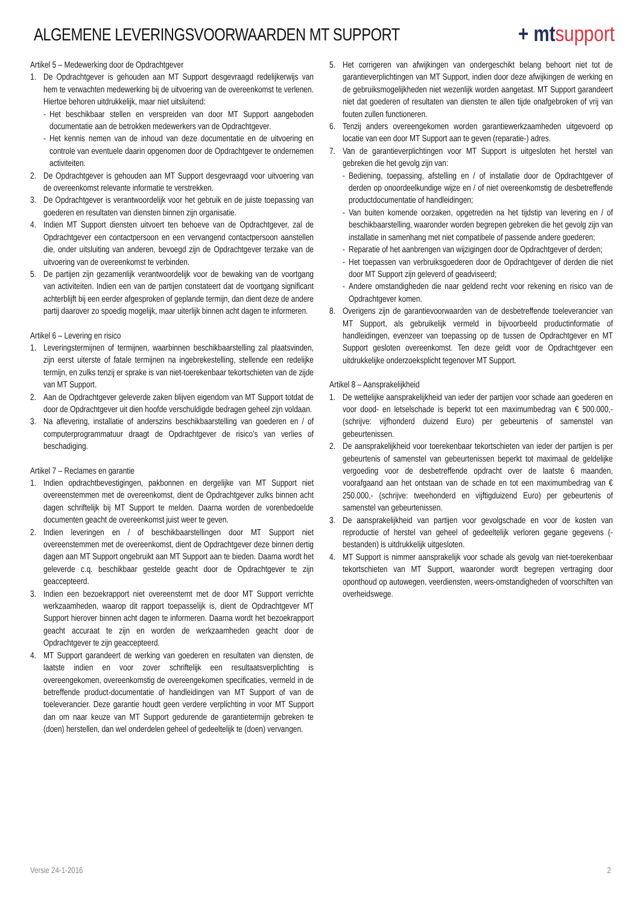ALGEMENE LEVERINGSVOORWAARDEN MT SUPPORT
+ mtsupport
Artikel 5 – Medewerking door de Opdrachtgever
1. De Opdrachtgever is gehouden aan MT Support desgevraagd redelijkerwijs van hem te verwachten medewerking bij de uitvoering van de overeenkomst te verlenen. Hiertoe behoren uitdrukkelijk, maar niet uitsluitend:
- Het beschikbaar stellen en verspreiden van door MT Support aangeboden documentatie aan de betrokken medewerkers van de Opdrachtgever.
- Het kennis nemen van de inhoud van deze documentatie en de uitvoering en controle van eventuele daarin opgenomen door de Opdrachtgever te ondernemen activiteiten.
2. De Opdrachtgever is gehouden aan MT Support desgevraagd voor uitvoering van de overeenkomst relevante informatie te verstrekken.
3. De Opdrachtgever is verantwoordelijk voor het gebruik en de juiste toepassing van goederen en resultaten van diensten binnen zijn organisatie.
4. Indien MT Support diensten uitvoert ten behoeve van de Opdrachtgever, zal de Opdrachtgever een contactpersoon en een vervangend contactpersoon aanstellen die, onder uitsluiting van anderen, bevoegd zijn de Opdrachtgever terzake van de uitvoering van de overeenkomst te verbinden.
5. De partijen zijn gezamenlijk verantwoordelijk voor de bewaking van de voortgang van activiteiten. Indien een van de partijen constateert dat de voortgang significant achterblijft bij een eerder afgesproken of geplande termijn, dan dient deze de andere partij daarover zo spoedig mogelijk, maar uiterlijk binnen acht dagen te informeren.
Artikel 6 – Levering en risico
1. Leveringstermijnen of termijnen, waarbinnen beschikbaarstelling zal plaatsvinden, zijn eerst uiterste of fatale termijnen na ingebrekestelling, stellende een redelijke termijn, en zulks tenzij er sprake is van niet-toerekenbaar tekortschieten van de zijde van MT Support.
2. Aan de Opdrachtgever geleverde zaken blijven eigendom van MT Support totdat de door de Opdrachtgever uit dien hoofde verschuldigde bedragen geheel zijn voldaan.
3. Na aflevering, installatie of anderszins beschikbaarstelling van goederen en / of computerprogrammatuur draagt de Opdrachtgever de risico’s van verlies of beschadiging.
Artikel 7 – Reclames en garantie
1. Indien opdrachtbevestigingen, pakbonnen en dergelijke van MT Support niet overeenstemmen met de overeenkomst, dient de Opdrachtgever zulks binnen acht dagen schriftelijk bij MT Support te melden. Daarna worden de vorenbedoelde documenten geacht de overeenkomst juist weer te geven.
2. Indien leveringen en / of beschikbaarstellingen door MT Support niet overeenstemmen met de overeenkomst, dient de Opdrachtgever deze binnen dertig dagen aan MT Support ongebruikt aan MT Support aan te bieden. Daarna wordt het geleverde c.q. beschikbaar gestelde geacht door de Opdrachtgever te zijn geaccepteerd.
3. Indien een bezoekrapport niet overeenstemt met de door MT Support verrichte werkzaamheden, waarop dit rapport toepasselijk is, dient de Opdrachtgever MT Support hierover binnen acht dagen te informeren. Daarna wordt het bezoekrapport geacht accuraat te zijn en worden de werkzaamheden geacht door de Opdrachtgever te zijn geaccepteerd.
4. MT Support garandeert de werking van goederen en resultaten van diensten, de laatste indien en voor zover schriftelijk een resultaatsverplichting is overeengekomen, overeenkomstig de overeengekomen specificaties, vermeld in de betreffende product-documentatie of handleidingen van MT Support of van de toeleverancier. Deze garantie houdt geen verdere verplichting in voor MT Support dan om naar keuze van MT Support gedurende de garantietermijn gebreken te (doen) herstellen, dan wel onderdelen geheel of gedeeltelijk te (doen) vervangen.
5. Het corrigeren van afwijkingen van ondergeschikt belang behoort niet tot de garantieverplichtingen van MT Support, indien door deze afwijkingen de werking en de gebruiksmogelijkheden niet wezenlijk worden aangetast. MT Support garandeert niet dat goederen of resultaten van diensten te allen tijde onafgebroken of vrij van fouten zullen functioneren.
6. Tenzij anders overeengekomen worden garantiewerkzaamheden uitgevoerd op locatie van een door MT Support aan te geven (reparatie-) adres.
7. Van de garantieverplichtingen voor MT Support is uitgesloten het herstel van gebreken die het gevolg zijn van:
- Bediening, toepassing, afstelling en / of installatie door de Opdrachtgever of derden op onoordeelkundige wijze en / of niet overeenkomstig de desbetreffende productdocumentatie of handleidingen;
- Van buiten komende oorzaken, opgetreden na het tijdstip van levering en / of beschikbaarstelling, waaronder worden begrepen gebreken die het gevolg zijn van installatie in samenhang met niet compatibele of passende andere goederen;
- Reparatie of het aanbrengen van wijzigingen door de Opdrachtgever of derden;
- Het toepassen van verbruiksgoederen door de Opdrachtgever of derden die niet door MT Support zijn geleverd of geadviseerd;
- Andere omstandigheden die naar geldend recht voor rekening en risico van de Opdrachtgever komen.
8. Overigens zijn de garantievoorwaarden van de desbetreffende toeleverancier van MT Support, als gebruikelijk vermeld in bijvoorbeeld productinformatie of handleidingen, evenzeer van toepassing op de tussen de Opdrachtgever en MT Support gesloten overeenkomst. Ten deze geldt voor de Opdrachtgever een uitdrukkelijke onderzoeksplicht tegenover MT Support.
Artikel 8 – Aansprakelijkheid
1. De wettelijke aansprakelijkheid van ieder der partijen voor schade aan goederen en voor dood- en letselschade is beperkt tot een maximumbedrag van € 500.000,- (schrijve: vijfhonderd duizend Euro) per gebeurtenis of samenstel van gebeurtenissen.
2. De aansprakelijkheid voor toerekenbaar tekortschieten van ieder der partijen is per gebeurtenis of samenstel van gebeurtenissen beperkt tot maximaal de geldelijke vergoeding voor de desbetreffende opdracht over de laatste 6 maanden, voorafgaand aan het ontstaan van de schade en tot een maximumbedrag van € 250.000,- (schrijve: tweehonderd en vijftigduizend Euro) per gebeurtenis of samenstel van gebeurtenissen.
3. De aansprakelijkheid van partijen voor gevolgschade en voor de kosten van reproductie of herstel van geheel of gedeeltelijk verloren gegane gegevens (-bestanden) is uitdrukkelijk uitgesloten.
4. MT Support is nimmer aansprakelijk voor schade als gevolg van niet-toerekenbaar tekortschieten van MT Support, waaronder wordt begrepen vertraging door oponthoud op autowegen, veerdiensten, weers-omstandigheden of voorschiften van overheidswege.
Versie 24-1-2016 2